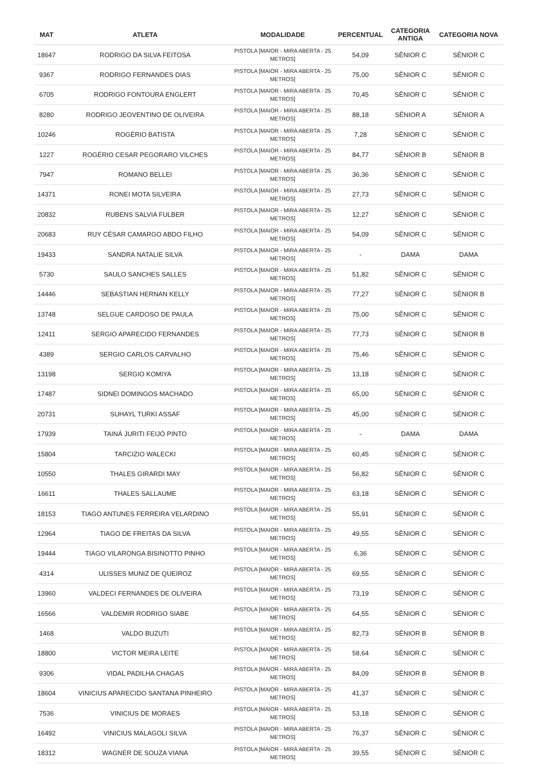| MAT | ATLETA | MODALIDADE | PERCENTUAL | CATEGORIA ANTIGA | CATEGORIA NOVA |
| --- | --- | --- | --- | --- | --- |
| 18647 | RODRIGO DA SILVA FEITOSA | PISTOLA [MAIOR - MIRA ABERTA - 25 METROS] | 54,09 | SÊNIOR C | SÊNIOR C |
| 9367 | RODRIGO FERNANDES DIAS | PISTOLA [MAIOR - MIRA ABERTA - 25 METROS] | 75,00 | SÊNIOR C | SÊNIOR C |
| 6705 | RODRIGO FONTOURA ENGLERT | PISTOLA [MAIOR - MIRA ABERTA - 25 METROS] | 70,45 | SÊNIOR C | SÊNIOR C |
| 8280 | RODRIGO JEOVENTINO DE OLIVEIRA | PISTOLA [MAIOR - MIRA ABERTA - 25 METROS] | 88,18 | SÊNIOR A | SÊNIOR A |
| 10246 | ROGÉRIO BATISTA | PISTOLA [MAIOR - MIRA ABERTA - 25 METROS] | 7,28 | SÊNIOR C | SÊNIOR C |
| 1227 | ROGÉRIO CESAR PEGORARO VILCHES | PISTOLA [MAIOR - MIRA ABERTA - 25 METROS] | 84,77 | SÊNIOR B | SÊNIOR B |
| 7947 | ROMANO BELLEI | PISTOLA [MAIOR - MIRA ABERTA - 25 METROS] | 36,36 | SÊNIOR C | SÊNIOR C |
| 14371 | RONEI MOTA SILVEIRA | PISTOLA [MAIOR - MIRA ABERTA - 25 METROS] | 27,73 | SÊNIOR C | SÊNIOR C |
| 20832 | RUBENS SALVIA FULBER | PISTOLA [MAIOR - MIRA ABERTA - 25 METROS] | 12,27 | SÊNIOR C | SÊNIOR C |
| 20683 | RUY CÉSAR CAMARGO ABDO FILHO | PISTOLA [MAIOR - MIRA ABERTA - 25 METROS] | 54,09 | SÊNIOR C | SÊNIOR C |
| 19433 | SANDRA NATALIE SILVA | PISTOLA [MAIOR - MIRA ABERTA - 25 METROS] | - | DAMA | DAMA |
| 5730 | SAULO SANCHES SALLES | PISTOLA [MAIOR - MIRA ABERTA - 25 METROS] | 51,82 | SÊNIOR C | SÊNIOR C |
| 14446 | SEBASTIAN HERNAN KELLY | PISTOLA [MAIOR - MIRA ABERTA - 25 METROS] | 77,27 | SÊNIOR C | SÊNIOR B |
| 13748 | SELGUE CARDOSO DE PAULA | PISTOLA [MAIOR - MIRA ABERTA - 25 METROS] | 75,00 | SÊNIOR C | SÊNIOR C |
| 12411 | SERGIO APARECIDO FERNANDES | PISTOLA [MAIOR - MIRA ABERTA - 25 METROS] | 77,73 | SÊNIOR C | SÊNIOR B |
| 4389 | SERGIO CARLOS CARVALHO | PISTOLA [MAIOR - MIRA ABERTA - 25 METROS] | 75,46 | SÊNIOR C | SÊNIOR C |
| 13198 | SERGIO KOMIYA | PISTOLA [MAIOR - MIRA ABERTA - 25 METROS] | 13,18 | SÊNIOR C | SÊNIOR C |
| 17487 | SIDNEI DOMINGOS MACHADO | PISTOLA [MAIOR - MIRA ABERTA - 25 METROS] | 65,00 | SÊNIOR C | SÊNIOR C |
| 20731 | SUHAYL TURKI ASSAF | PISTOLA [MAIOR - MIRA ABERTA - 25 METROS] | 45,00 | SÊNIOR C | SÊNIOR C |
| 17939 | TAINÁ JURITI FEIJÓ PINTO | PISTOLA [MAIOR - MIRA ABERTA - 25 METROS] | - | DAMA | DAMA |
| 15804 | TARCIZIO WALECKI | PISTOLA [MAIOR - MIRA ABERTA - 25 METROS] | 60,45 | SÊNIOR C | SÊNIOR C |
| 10550 | THALES GIRARDI MAY | PISTOLA [MAIOR - MIRA ABERTA - 25 METROS] | 56,82 | SÊNIOR C | SÊNIOR C |
| 16611 | THALES SALLAUME | PISTOLA [MAIOR - MIRA ABERTA - 25 METROS] | 63,18 | SÊNIOR C | SÊNIOR C |
| 18153 | TIAGO ANTUNES FERREIRA VELARDINO | PISTOLA [MAIOR - MIRA ABERTA - 25 METROS] | 55,91 | SÊNIOR C | SÊNIOR C |
| 12964 | TIAGO DE FREITAS DA SILVA | PISTOLA [MAIOR - MIRA ABERTA - 25 METROS] | 49,55 | SÊNIOR C | SÊNIOR C |
| 19444 | TIAGO VILARONGA BISINOTTO PINHO | PISTOLA [MAIOR - MIRA ABERTA - 25 METROS] | 6,36 | SÊNIOR C | SÊNIOR C |
| 4314 | ULISSES MUNIZ DE QUEIROZ | PISTOLA [MAIOR - MIRA ABERTA - 25 METROS] | 69,55 | SÊNIOR C | SÊNIOR C |
| 13960 | VALDECI FERNANDES DE OLIVEIRA | PISTOLA [MAIOR - MIRA ABERTA - 25 METROS] | 73,19 | SÊNIOR C | SÊNIOR C |
| 16566 | VALDEMIR RODRIGO SIABE | PISTOLA [MAIOR - MIRA ABERTA - 25 METROS] | 64,55 | SÊNIOR C | SÊNIOR C |
| 1468 | VALDO BUZUTI | PISTOLA [MAIOR - MIRA ABERTA - 25 METROS] | 82,73 | SÊNIOR B | SÊNIOR B |
| 18800 | VICTOR MEIRA LEITE | PISTOLA [MAIOR - MIRA ABERTA - 25 METROS] | 58,64 | SÊNIOR C | SÊNIOR C |
| 9306 | VIDAL PADILHA CHAGAS | PISTOLA [MAIOR - MIRA ABERTA - 25 METROS] | 84,09 | SÊNIOR B | SÊNIOR B |
| 18604 | VINICIUS APARECIDO SANTANA PINHEIRO | PISTOLA [MAIOR - MIRA ABERTA - 25 METROS] | 41,37 | SÊNIOR C | SÊNIOR C |
| 7536 | VINICIUS DE MORAES | PISTOLA [MAIOR - MIRA ABERTA - 25 METROS] | 53,18 | SÊNIOR C | SÊNIOR C |
| 16492 | VINICIUS MALAGOLI SILVA | PISTOLA [MAIOR - MIRA ABERTA - 25 METROS] | 76,37 | SÊNIOR C | SÊNIOR C |
| 18312 | WAGNER DE SOUZA VIANA | PISTOLA [MAIOR - MIRA ABERTA - 25 METROS] | 39,55 | SÊNIOR C | SÊNIOR C |